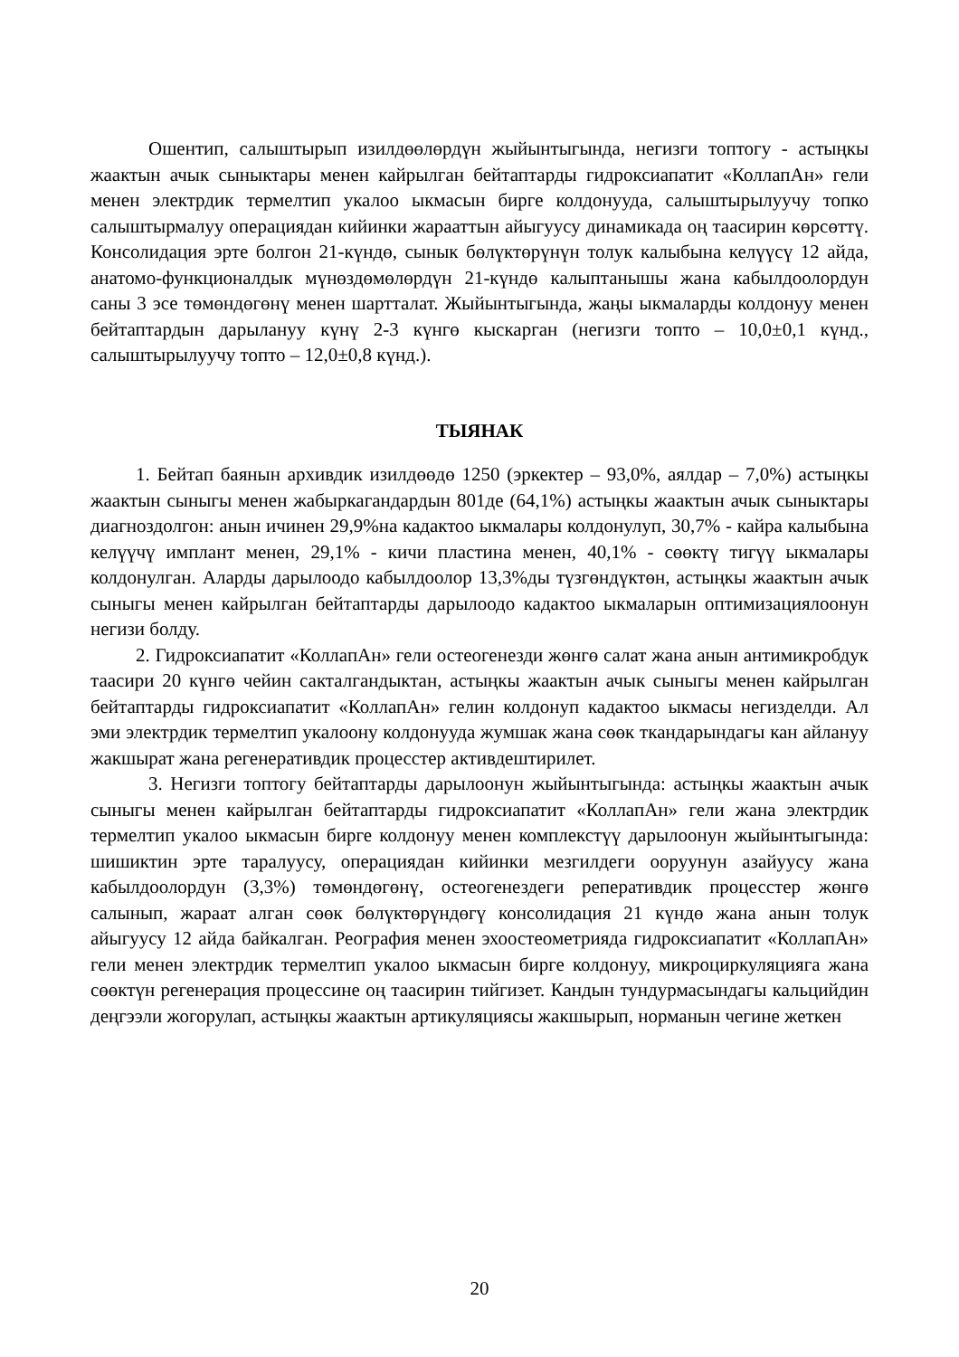Ошентип, салыштырып изилдөөлөрдүн жыйынтыгында, негизги топтогу - астыңкы жаактын ачык сыныктары менен кайрылган бейтаптарды гидроксиапатит «КоллапАн» гели менен электрдик термелтип укалоо ыкмасын бирге колдонууда, салыштырылуучу топко салыштырмалуу операциядан кийинки жарааттын айыгуусу динамикада оң таасирин көрсөттү. Консолидация эрте болгон 21-күндө, сынык бөлүктөрүнүн толук калыбына келүүсү 12 айда, анатомо-функционалдык мүнөздөмөлөрдүн 21-күндө калыптанышы жана кабылдоолордун саны 3 эсе төмөндөгөнү менен шартталат. Жыйынтыгында, жаңы ыкмаларды колдонуу менен бейтаптардын дарылануу күнү 2-3 күнгө кыскарган (негизги топто – 10,0±0,1 күнд., салыштырылуучу топто – 12,0±0,8 күнд.).
ТЫЯНАК
1. Бейтап баянын архивдик изилдөөдө 1250 (эркектер – 93,0%, аялдар – 7,0%) астыңкы жаактын сыныгы менен жабыркагандардын 801де (64,1%) астыңкы жаактын ачык сыныктары диагноздолгон: анын ичинен 29,9%на кадактоо ыкмалары колдонулуп, 30,7% - кайра калыбына келүүчү имплант менен, 29,1% - кичи пластина менен, 40,1% - сөөктү тигүү ыкмалары колдонулган. Аларды дарылоодо кабылдоолор 13,3%ды түзгөндүктөн, астыңкы жаактын ачык сыныгы менен кайрылган бейтаптарды дарылоодо кадактоо ыкмаларын оптимизациялоонун негизи болду.
2. Гидроксиапатит «КоллапАн» гели остеогенезди жөнгө салат жана анын антимикробдук таасири 20 күнгө чейин сакталгандыктан, астыңкы жаактын ачык сыныгы менен кайрылган бейтаптарды гидроксиапатит «КоллапАн» гелин колдонуп кадактоо ыкмасы негизделди. Ал эми электрдик термелтип укалоону колдонууда жумшак жана сөөк ткандарындагы кан айлануу жакшырат жана регенеративдик процесстер активдештирилет.
3. Негизги топтогу бейтаптарды дарылоонун жыйынтыгында: астыңкы жаактын ачык сыныгы менен кайрылган бейтаптарды гидроксиапатит «КоллапАн» гели жана электрдик термелтип укалоо ыкмасын бирге колдонуу менен комплекстүү дарылоонун жыйынтыгында: шишиктин эрте таралуусу, операциядан кийинки мезгилдеги ооруунун азайуусу жана кабылдоолордун (3,3%) төмөндөгөнү, остеогенездеги реперативдик процесстер жөнгө салынып, жараат алган сөөк бөлүктөрүндөгү консолидация 21 күндө жана анын толук айыгуусу 12 айда байкалган. Реография менен эхоостеометрияда гидроксиапатит «КоллапАн» гели менен электрдик термелтип укалоо ыкмасын бирге колдонуу, микроциркуляцияга жана сөөктүн регенерация процессине оң таасирин тийгизет. Кандын тундурмасындагы кальцийдин деңгээли жогорулап, астыңкы жаактын артикуляциясы жакшырып, норманын чегине жеткен
20